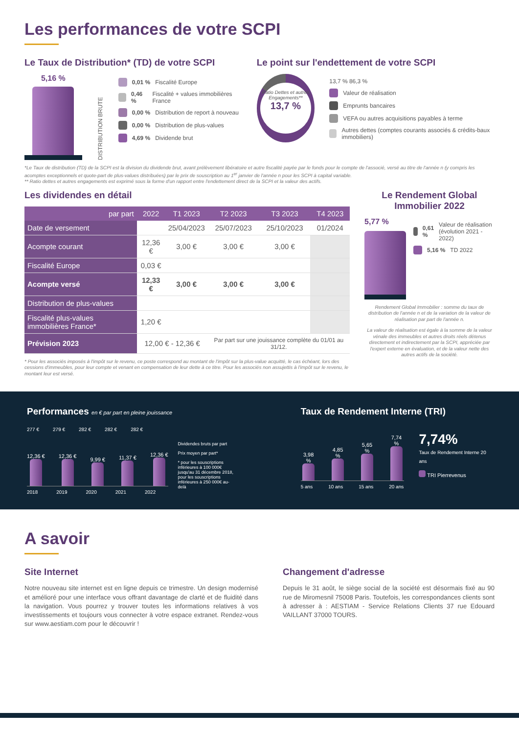Les performances de votre SCPI
Le Taux de Distribution* (TD) de votre SCPI
5,16 %
DISTRIBUTION BRUTE
0,01 % Fiscalité Europe
0,46 % Fiscalité + values immobilières France
0,00 % Distribution de report à nouveau
0,00 % Distribution de plus-values
4,69 % Dividende brut
Le point sur l'endettement de votre SCPI
Ratio Dettes et autres Engagements**
13,7 %
13,7 % 86,3 %
Valeur de réalisation
Emprunts bancaires
VEFA ou autres acquisitions payables à terme
Autres dettes (comptes courants associés & crédits-baux immobiliers)
*Le Taux de distribution (TD) de la SCPI est la division du dividende brut, avant prélèvement libératoire et autre fiscalité payée par le fonds pour le compte de l'associé, versé au titre de l'année n (y compris les acomptes exceptionnels et quote-part de plus-values distribuées) par le prix de souscription au 1<sup>er</sup> janvier de l'année n pour les SCPI à capital variable.
** Ratio dettes et autres engagements est exprimé sous la forme d'un rapport entre l'endettement direct de la SCPI et la valeur des actifs.
Les dividendes en détail
| par part | 2022 | T1 2023 | T2 2023 | T3 2023 | T4 2023 |
| --- | --- | --- | --- | --- | --- |
| Date de versement | | 25/04/2023 | 25/07/2023 | 25/10/2023 | 01/2024 |
| Acompte courant | 12,36 € | 3,00 € | 3,00 € | 3,00 € | |
| Fiscalité Europe | 0,03 € | | | | |
| Acompte versé | 12,33 € | 3,00 € | 3,00 € | 3,00 € | |
| Distribution de plus-values | | | | | |
| Fiscalité plus-values immobilières France* | 1,20 € | | | | |
| Prévision 2023 | 12,00 € - 12,36 € | | Par part sur une jouissance complète du 01/01 au 31/12. | | |
* Pour les associés imposés à l'impôt sur le revenu, ce poste correspond au montant de l'impôt sur la plus-value acquitté, le cas échéant, lors des cessions d'immeubles, pour leur compte et venant en compensation de leur dette à ce titre. Pour les associés non assujettis à l'impôt sur le revenu, le montant leur est versé.
Le Rendement Global Immobilier 2022
5,77 %
0,61 % Valeur de réalisation (évolution 2021 - 2022)
5,16 % TD 2022
Rendement Global Immobilier : somme du taux de distribution de l'année n et de la variation de la valeur de réalisation par part de l'année n.
La valeur de réalisation est égale à la somme de la valeur vénale des immeubles et autres droits réels détenus directement et indirectement par la SCPI, appréciée par l'expert externe en évaluation, et de la valeur nette des autres actifs de la société.
Performances en € par part en pleine jouissance
277 € 279 € 282 € 282 € 282 €
12,36 €
12,36 €
9,99 €
11,37 €
12,36 €
2018 2019 2020 2021 2022
Dividendes bruts par part
Prix moyen par part*
* pour les souscriptions inférieures à 100 000€ jusqu'au 31 décembre 2018, pour les souscriptions inférieures à 250 000€ au-delà
Taux de Rendement Interne (TRI)
3,98 %
4,85 %
5,65 %
7,74 %
5 ans 10 ans 15 ans 20 ans
7,74%
Taux de Rendement Interne 20 ans
TRI Pierrevenus
A savoir
Site Internet
Notre nouveau site internet est en ligne depuis ce trimestre. Un design modernisé et amélioré pour une interface vous offrant davantage de clarté et de fluidité dans la navigation. Vous pourrez y trouver toutes les informations relatives à vos investissements et toujours vous connecter à votre espace extranet. Rendez-vous sur www.aestiam.com pour le découvrir !
Changement d'adresse
Depuis le 31 août, le siège social de la société est désormais fixé au 90 rue de Miromesnil 75008 Paris. Toutefois, les correspondances clients sont à adresser à : AESTIAM - Service Relations Clients 37 rue Edouard VAILLANT 37000 TOURS.